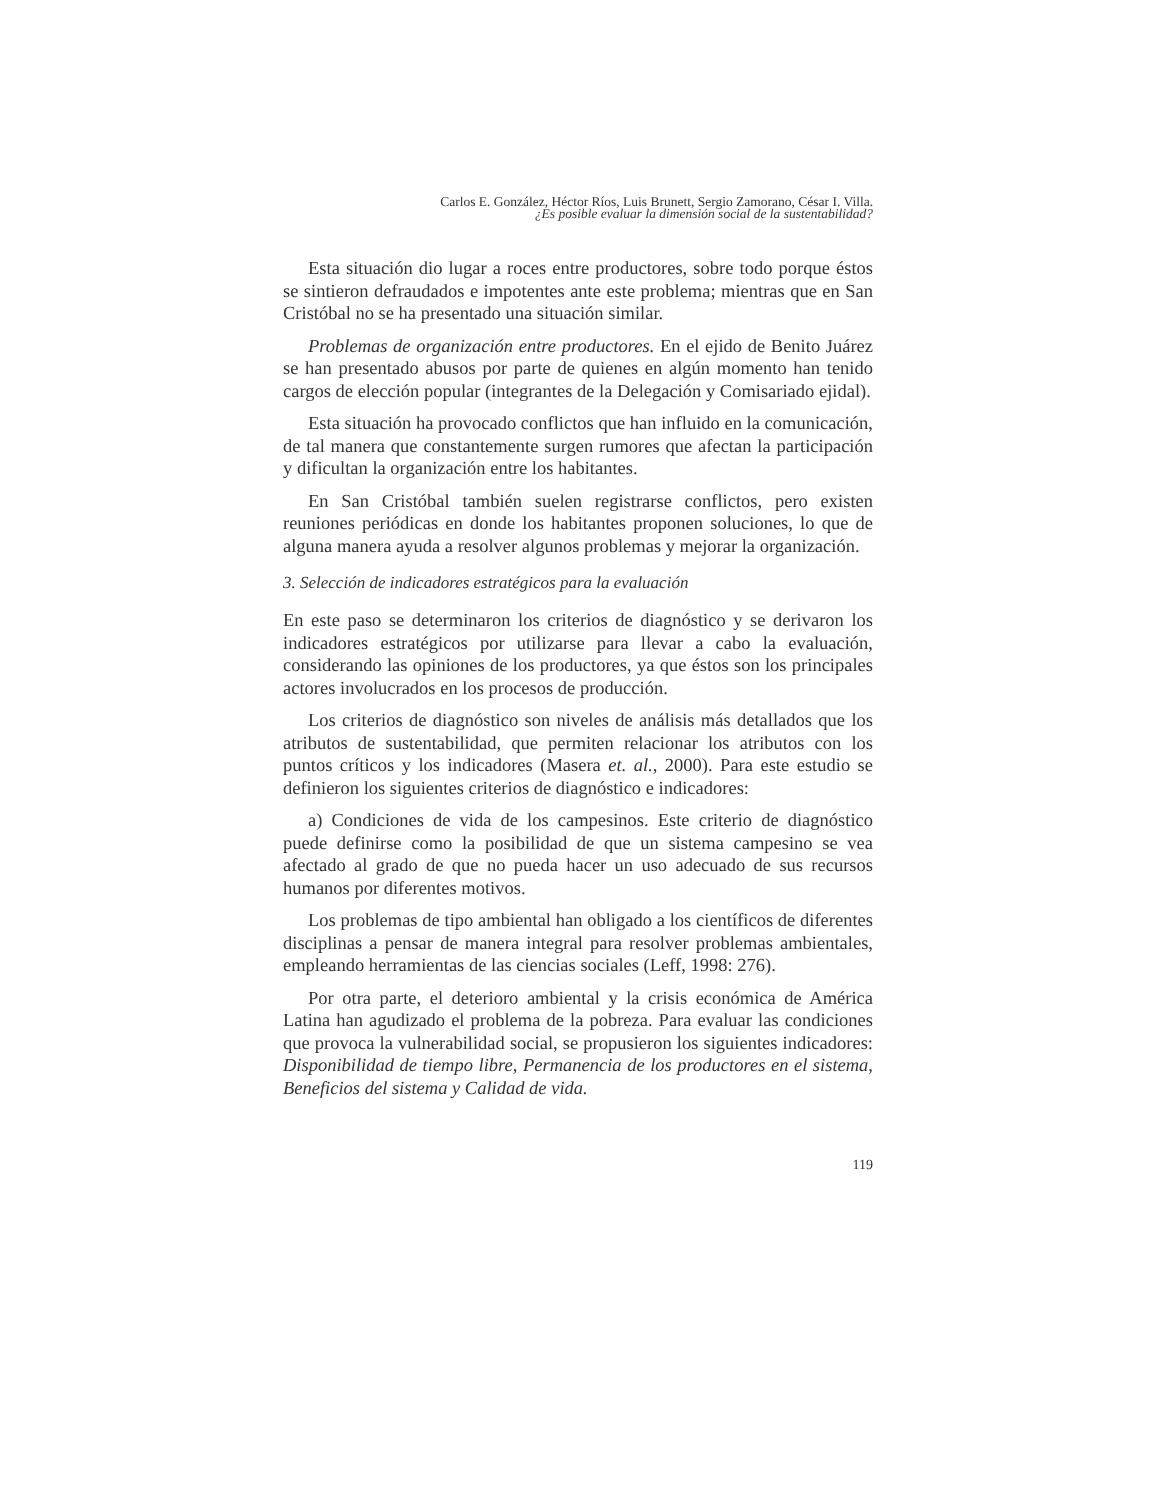Carlos E. González, Héctor Ríos, Luis Brunett, Sergio Zamorano, César I. Villa.
¿Es posible evaluar la dimensión social de la sustentabilidad?
Esta situación dio lugar a roces entre productores, sobre todo porque éstos se sintieron defraudados e impotentes ante este problema; mientras que en San Cristóbal no se ha presentado una situación similar.
Problemas de organización entre productores. En el ejido de Benito Juárez se han presentado abusos por parte de quienes en algún momento han tenido cargos de elección popular (integrantes de la Delegación y Comisariado ejidal).
Esta situación ha provocado conflictos que han influido en la comunicación, de tal manera que constantemente surgen rumores que afectan la participación y dificultan la organización entre los habitantes.
En San Cristóbal también suelen registrarse conflictos, pero existen reuniones periódicas en donde los habitantes proponen soluciones, lo que de alguna manera ayuda a resolver algunos problemas y mejorar la organización.
3. Selección de indicadores estratégicos para la evaluación
En este paso se determinaron los criterios de diagnóstico y se derivaron los indicadores estratégicos por utilizarse para llevar a cabo la evaluación, considerando las opiniones de los productores, ya que éstos son los principales actores involucrados en los procesos de producción.
Los criterios de diagnóstico son niveles de análisis más detallados que los atributos de sustentabilidad, que permiten relacionar los atributos con los puntos críticos y los indicadores (Masera et. al., 2000). Para este estudio se definieron los siguientes criterios de diagnóstico e indicadores:
a) Condiciones de vida de los campesinos. Este criterio de diagnóstico puede definirse como la posibilidad de que un sistema campesino se vea afectado al grado de que no pueda hacer un uso adecuado de sus recursos humanos por diferentes motivos.
Los problemas de tipo ambiental han obligado a los científicos de diferentes disciplinas a pensar de manera integral para resolver problemas ambientales, empleando herramientas de las ciencias sociales (Leff, 1998: 276).
Por otra parte, el deterioro ambiental y la crisis económica de América Latina han agudizado el problema de la pobreza. Para evaluar las condiciones que provoca la vulnerabilidad social, se propusieron los siguientes indicadores: Disponibilidad de tiempo libre, Permanencia de los productores en el sistema, Beneficios del sistema y Calidad de vida.
119